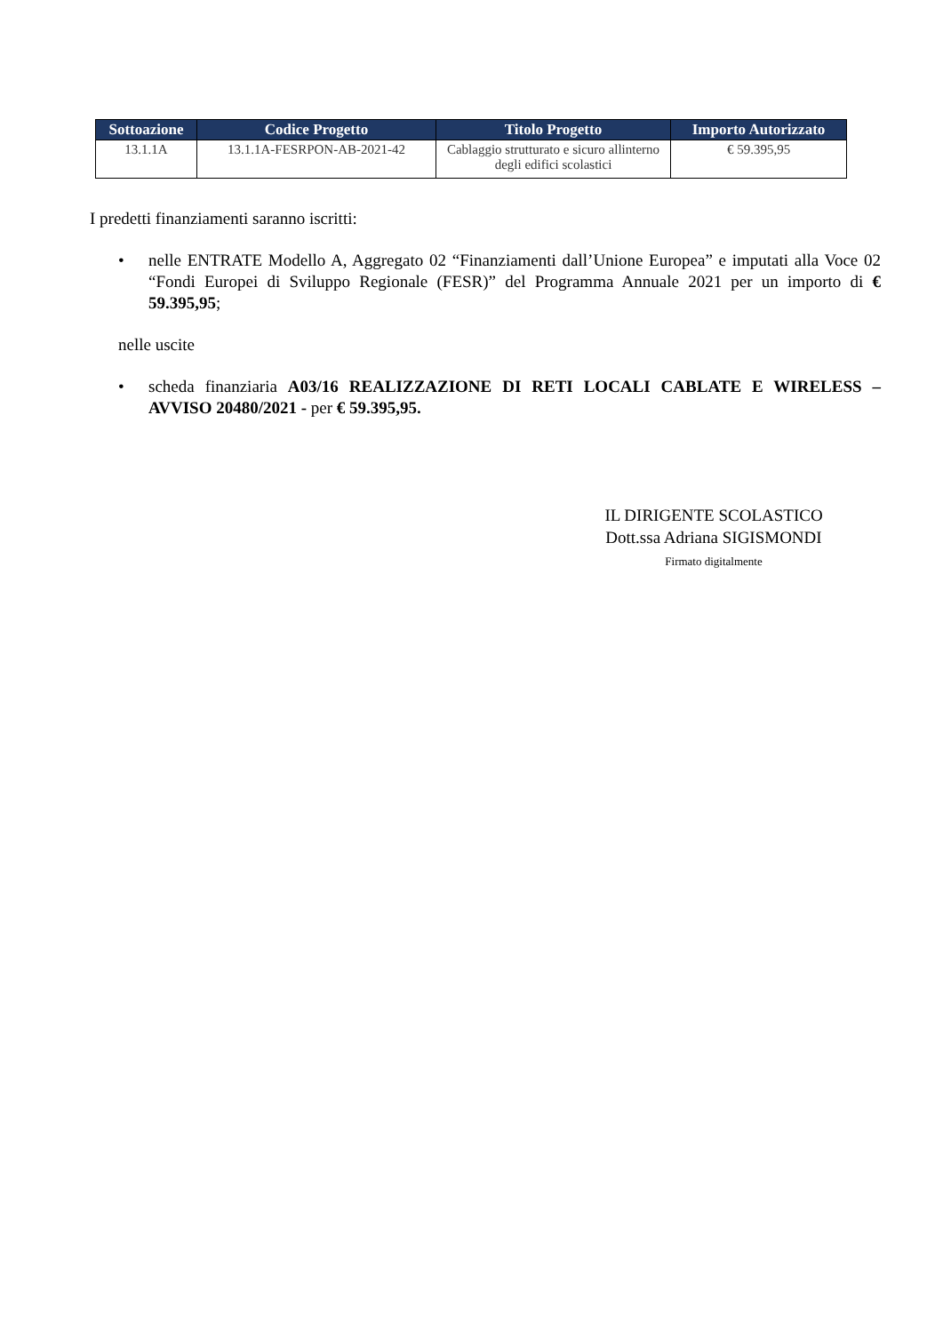| Sottoazione | Codice Progetto | Titolo Progetto | Importo Autorizzato |
| --- | --- | --- | --- |
| 13.1.1A | 13.1.1A-FESRPON-AB-2021-42 | Cablaggio strutturato e sicuro allinterno degli edifici scolastici | € 59.395,95 |
I predetti finanziamenti saranno iscritti:
• nelle ENTRATE Modello A, Aggregato 02 “Finanziamenti dall’Unione Europea” e imputati alla Voce 02 “Fondi Europei di Sviluppo Regionale (FESR)” del Programma Annuale 2021 per un importo di € 59.395,95;
nelle uscite
• scheda finanziaria A03/16 REALIZZAZIONE DI RETI LOCALI CABLATE E WIRELESS – AVVISO 20480/2021 - per € 59.395,95.
IL DIRIGENTE SCOLASTICO
Dott.ssa Adriana SIGISMONDI
Firmato digitalmente